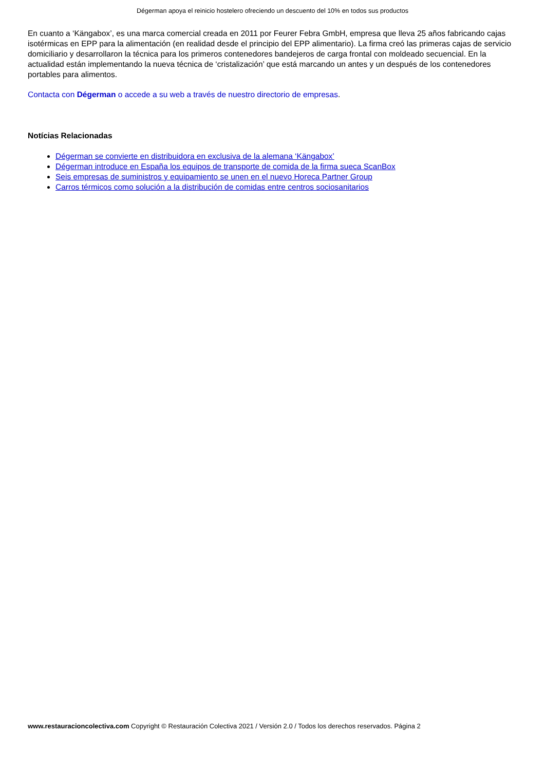Dégerman apoya el reinicio hostelero ofreciendo un descuento del 10% en todos sus productos
En cuanto a ‘Kängabox’, es una marca comercial creada en 2011 por Feurer Febra GmbH, empresa que lleva 25 años fabricando cajas isotérmicas en EPP para la alimentación (en realidad desde el principio del EPP alimentario). La firma creó las primeras cajas de servicio domiciliario y desarrollaron la técnica para los primeros contenedores bandejeros de carga frontal con moldeado secuencial. En la actualidad están implementando la nueva técnica de ‘cristalización’ que está marcando un antes y un después de los contenedores portables para alimentos.
Contacta con Dégerman o accede a su web a través de nuestro directorio de empresas.
Notícias Relacionadas
Dégerman se convierte en distribuidora en exclusiva de la alemana ‘Kängabox’
Dégerman introduce en España los equipos de transporte de comida de la firma sueca ScanBox
Seis empresas de suministros y equipamiento se unen en el nuevo Horeca Partner Group
Carros térmicos como solución a la distribución de comidas entre centros sociosanitarios
www.restauracioncolectiva.com Copyright © Restauración Colectiva 2021 / Versión 2.0 / Todos los derechos reservados. Página 2